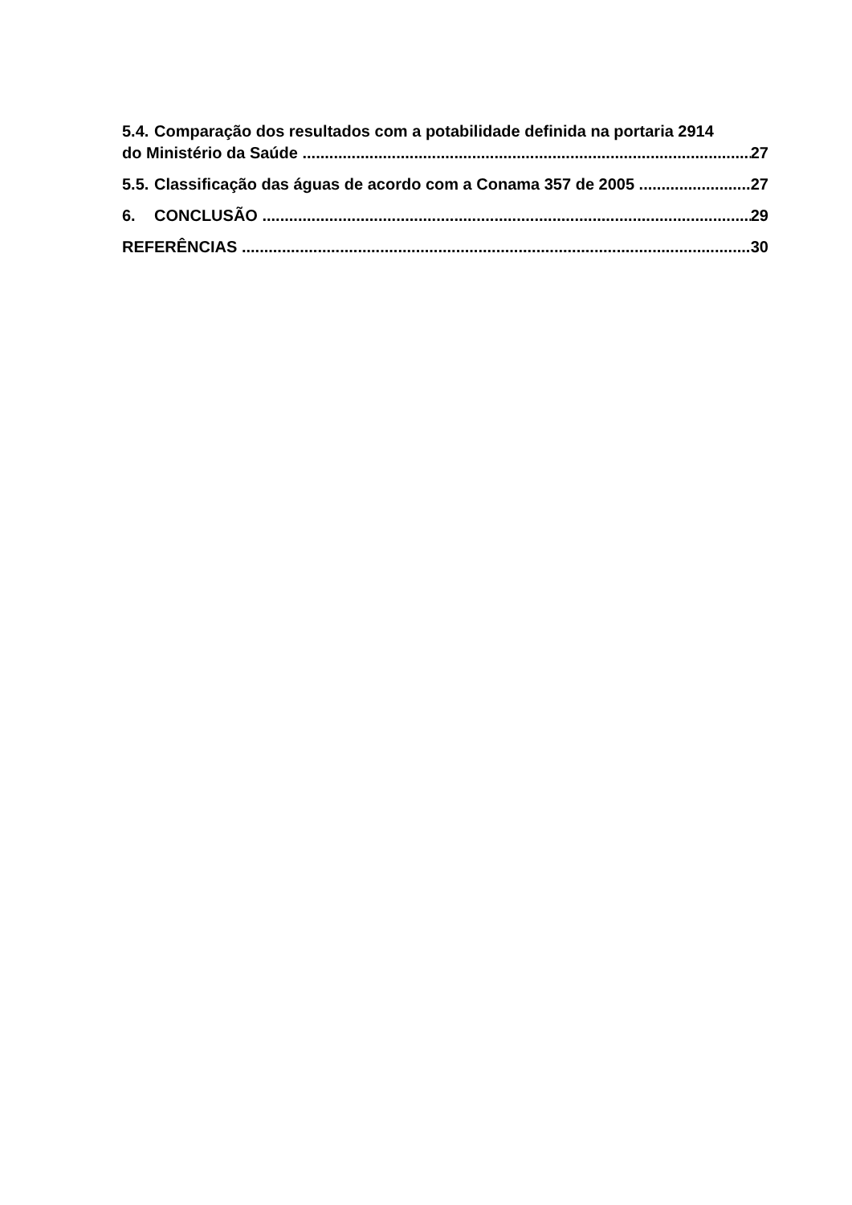5.4. Comparação dos resultados com a potabilidade definida na portaria 2914
do Ministério da Saúde 27
5.5. Classificação das águas de acordo com a Conama 357 de 2005 27
6. CONCLUSÃO 29
REFERÊNCIAS 30